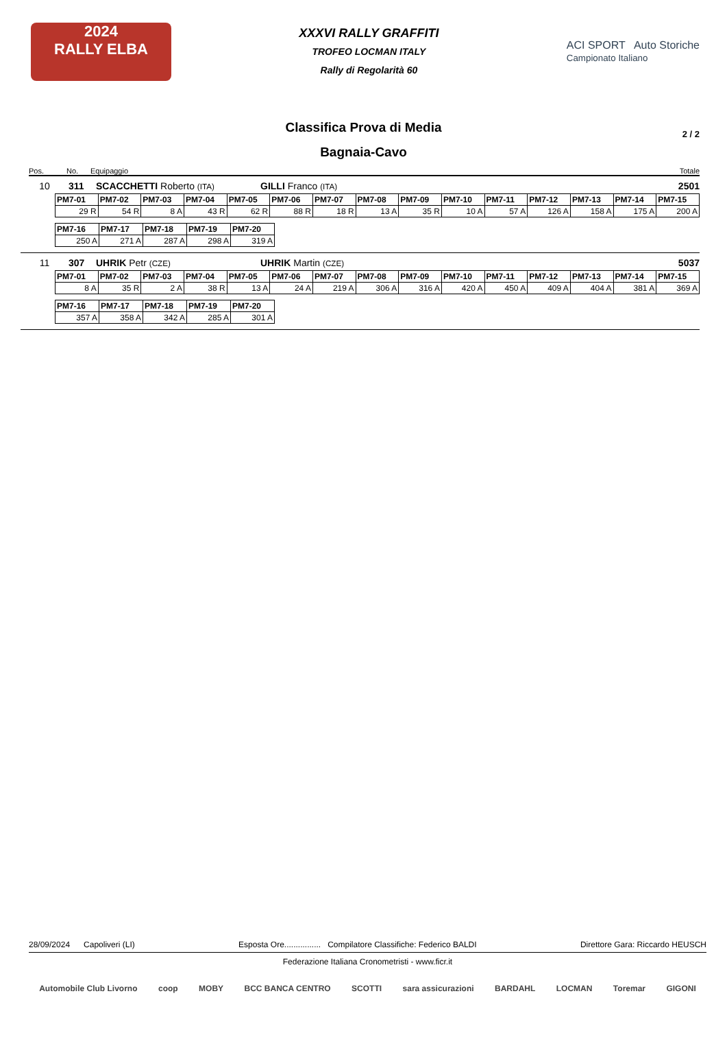2024
RALLY ELBA
XXXVI RALLY GRAFFITI
TROFEO LOCMAN ITALY
Rally di Regolarità 60
ACI SPORT Auto Storiche
Campionato Italiano
Classifica Prova di Media
2 / 2
Bagnaia-Cavo
Pos. No. Equipaggio Totale
10 311 SCACCHETTI Roberto (ITA) GILLI Franco (ITA) 2501
| PM7-01 | PM7-02 | PM7-03 | PM7-04 | PM7-05 | PM7-06 | PM7-07 | PM7-08 | PM7-09 | PM7-10 | PM7-11 | PM7-12 | PM7-13 | PM7-14 | PM7-15 |
| --- | --- | --- | --- | --- | --- | --- | --- | --- | --- | --- | --- | --- | --- | --- |
| 29 R | 54 R | 8 A | 43 R | 62 R | 88 R | 18 R | 13 A | 35 R | 10 A | 57 A | 126 A | 158 A | 175 A | 200 A |
| PM7-16 | PM7-17 | PM7-18 | PM7-19 | PM7-20 |
| --- | --- | --- | --- | --- |
| 250 A | 271 A | 287 A | 298 A | 319 A |
11 307 UHRIK Petr (CZE) UHRIK Martin (CZE) 5037
| PM7-01 | PM7-02 | PM7-03 | PM7-04 | PM7-05 | PM7-06 | PM7-07 | PM7-08 | PM7-09 | PM7-10 | PM7-11 | PM7-12 | PM7-13 | PM7-14 | PM7-15 |
| --- | --- | --- | --- | --- | --- | --- | --- | --- | --- | --- | --- | --- | --- | --- |
| 8 A | 35 R | 2 A | 38 R | 13 A | 24 A | 219 A | 306 A | 316 A | 420 A | 450 A | 409 A | 404 A | 381 A | 369 A |
| PM7-16 | PM7-17 | PM7-18 | PM7-19 | PM7-20 |
| --- | --- | --- | --- | --- |
| 357 A | 358 A | 342 A | 285 A | 301 A |
28/09/2024 Capoliveri (LI) Esposta Ore................ Compilatore Classifiche: Federico BALDI Direttore Gara: Riccardo HEUSCH
Federazione Italiana Cronometristi - www.ficr.it
Automobile Club Livorno coop MOBY BCC BANCA CENTRO SCOTTI sara assicurazioni BARDAHL LOCMAN Toremar GIGONI